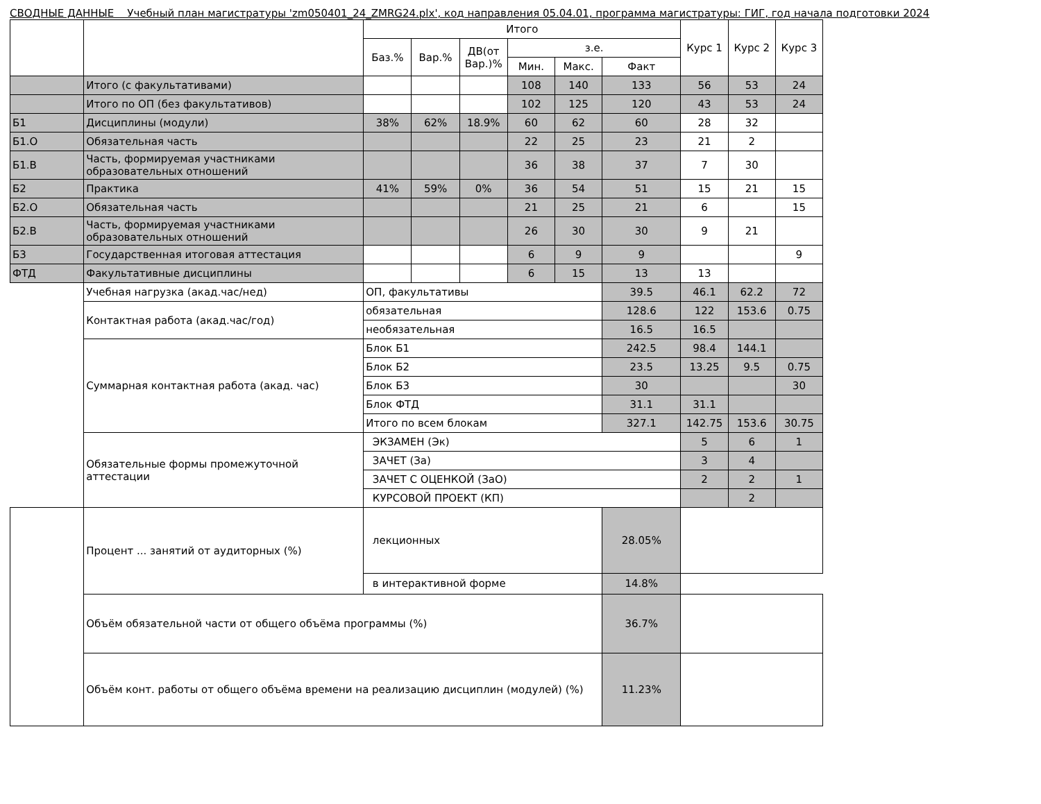СВОДНЫЕ ДАННЫЕ Учебный план магистратуры 'zm050401_24_ZMRG24.plx', код направления 05.04.01, программа магистратуры: ГИГ, год начала подготовки 2024
| | | Итого | | | | | | Курс 1 | Курс 2 | Курс 3 |
| --- | --- | --- | --- | --- | --- | --- | --- | --- | --- | --- |
| | | Баз.% | Вар.% | ДВ(от Вар.)% | з.е. | | | | | |
| | | | | | Мин. | Макс. | Факт | | | |
| | Итого (с факультативами) | | | | 108 | 140 | 133 | 56 | 53 | 24 |
| | Итого по ОП (без факультативов) | | | | 102 | 125 | 120 | 43 | 53 | 24 |
| Б1 | Дисциплины (модули) | 38% | 62% | 18.9% | 60 | 62 | 60 | 28 | 32 | |
| Б1.О | Обязательная часть | | | | 22 | 25 | 23 | 21 | 2 | |
| Б1.В | Часть, формируемая участниками образовательных отношений | | | | 36 | 38 | 37 | 7 | 30 | |
| Б2 | Практика | 41% | 59% | 0% | 36 | 54 | 51 | 15 | 21 | 15 |
| Б2.О | Обязательная часть | | | | 21 | 25 | 21 | 6 | | 15 |
| Б2.В | Часть, формируемая участниками образовательных отношений | | | | 26 | 30 | 30 | 9 | 21 | |
| Б3 | Государственная итоговая аттестация | | | | 6 | 9 | 9 | | | 9 |
| ФТД | Факультативные дисциплины | | | | 6 | 15 | 13 | 13 | | |
| | Учебная нагрузка (акад.час/нед) | ОП, факультативы | | | | | 39.5 | 46.1 | 62.2 | 72 |
| | Контактная работа (акад.час/год) | обязательная | | | | | 128.6 | 122 | 153.6 | 0.75 |
| | | необязательная | | | | | 16.5 | 16.5 | | |
| | Суммарная контактная работа (акад. час) | Блок Б1 | | | | | 242.5 | 98.4 | 144.1 | |
| | | Блок Б2 | | | | | 23.5 | 13.25 | 9.5 | 0.75 |
| | | Блок Б3 | | | | | 30 | | | 30 |
| | | Блок ФТД | | | | | 31.1 | 31.1 | | |
| | | Итого по всем блокам | | | | | 327.1 | 142.75 | 153.6 | 30.75 |
| | Обязательные формы промежуточной аттестации | ЭКЗАМЕН (Эк) | | | | | | 5 | 6 | 1 |
| | | ЗАЧЕТ (За) | | | | | | 3 | 4 | |
| | | ЗАЧЕТ С ОЦЕНКОЙ (ЗаО) | | | | | | 2 | 2 | 1 |
| | | КУРСОВОЙ ПРОЕКТ (КП) | | | | | | | 2 | |
| | Процент ... занятий от аудиторных (%) | лекционных | | | | | 28.05% | | | |
| | | в интерактивной форме | | | | | 14.8% | | | |
| | Объём обязательной части от общего объёма программы (%) | | | | | | 36.7% | | | |
| | Объём конт. работы от общего объёма времени на реализацию дисциплин (модулей) (%) | | | | | | 11.23% | | | |